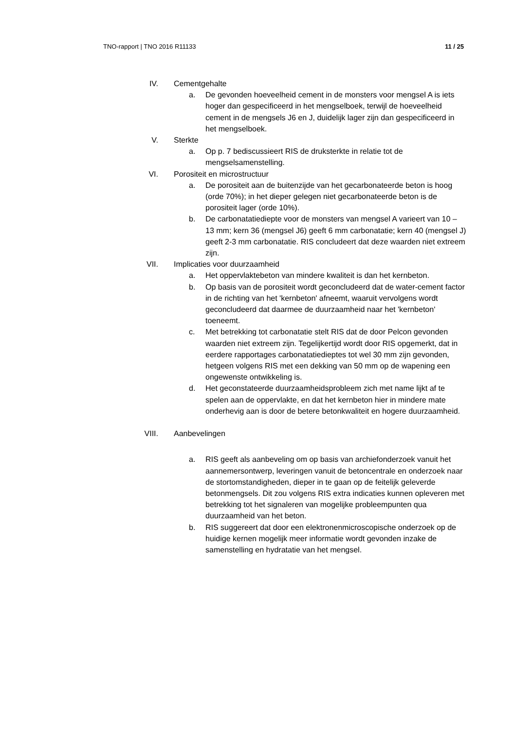TNO-rapport | TNO 2016 R11133 11 / 25
IV. Cementgehalte
a. De gevonden hoeveelheid cement in de monsters voor mengsel A is iets hoger dan gespecificeerd in het mengselboek, terwijl de hoeveelheid cement in de mengsels J6 en J, duidelijk lager zijn dan gespecificeerd in het mengselboek.
V. Sterkte
a. Op p. 7 bediscussieert RIS de druksterkte in relatie tot de mengselsamenstelling.
VI. Porositeit en microstructuur
a. De porositeit aan de buitenzijde van het gecarbonateerde beton is hoog (orde 70%); in het dieper gelegen niet gecarbonateerde beton is de porositeit lager (orde 10%).
b. De carbonatatiediepte voor de monsters van mengsel A varieert van 10 – 13 mm; kern 36 (mengsel J6) geeft 6 mm carbonatatie; kern 40 (mengsel J) geeft 2-3 mm carbonatatie. RIS concludeert dat deze waarden niet extreem zijn.
VII. Implicaties voor duurzaamheid
a. Het oppervlaktebeton van mindere kwaliteit is dan het kernbeton.
b. Op basis van de porositeit wordt geconcludeerd dat de water-cement factor in de richting van het 'kernbeton' afneemt, waaruit vervolgens wordt geconcludeerd dat daarmee de duurzaamheid naar het 'kernbeton' toeneemt.
c. Met betrekking tot carbonatatie stelt RIS dat de door Pelcon gevonden waarden niet extreem zijn. Tegelijkertijd wordt door RIS opgemerkt, dat in eerdere rapportages carbonatatiedieptes tot wel 30 mm zijn gevonden, hetgeen volgens RIS met een dekking van 50 mm op de wapening een ongewenste ontwikkeling is.
d. Het geconstateerde duurzaamheidsprobleem zich met name lijkt af te spelen aan de oppervlakte, en dat het kernbeton hier in mindere mate onderhevig aan is door de betere betonkwaliteit en hogere duurzaamheid.
VIII. Aanbevelingen
a. RIS geeft als aanbeveling om op basis van archiefonderzoek vanuit het aannemersontwerp, leveringen vanuit de betoncentrale en onderzoek naar de stortomstandigheden, dieper in te gaan op de feitelijk geleverde betonmengsels. Dit zou volgens RIS extra indicaties kunnen opleveren met betrekking tot het signaleren van mogelijke probleempunten qua duurzaamheid van het beton.
b. RIS suggereert dat door een elektronenmicroscopische onderzoek op de huidige kernen mogelijk meer informatie wordt gevonden inzake de samenstelling en hydratatie van het mengsel.